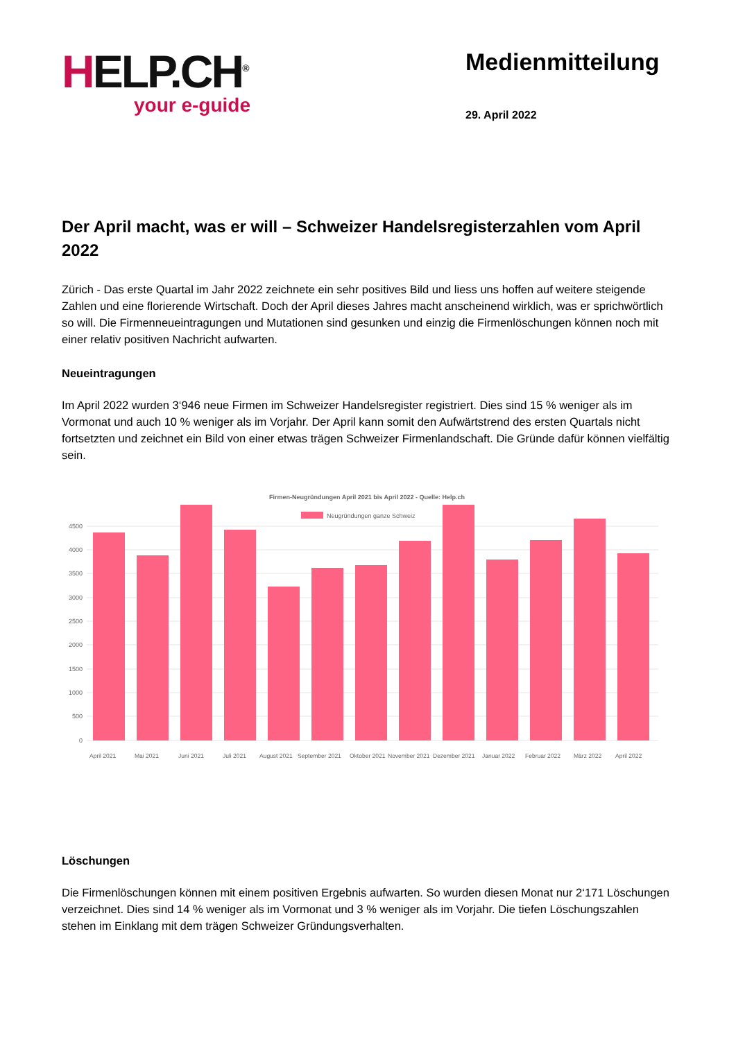HELP.CH<sup>®</sup>
your e-guide
Medienmitteilung
29. April 2022
Der April macht, was er will – Schweizer Handelsregisterzahlen vom April 2022
Zürich - Das erste Quartal im Jahr 2022 zeichnete ein sehr positives Bild und liess uns hoffen auf weitere steigende Zahlen und eine florierende Wirtschaft. Doch der April dieses Jahres macht anscheinend wirklich, was er sprichwörtlich so will. Die Firmenneueintragungen und Mutationen sind gesunken und einzig die Firmenlöschungen können noch mit einer relativ positiven Nachricht aufwarten.
Neueintragungen
Im April 2022 wurden 3‘946 neue Firmen im Schweizer Handelsregister registriert. Dies sind 15 % weniger als im Vormonat und auch 10 % weniger als im Vorjahr. Der April kann somit den Aufwärtstrend des ersten Quartals nicht fortsetzten und zeichnet ein Bild von einer etwas trägen Schweizer Firmenlandschaft. Die Gründe dafür können vielfältig sein.
Firmen-Neugründungen April 2021 bis April 2022 - Quelle: Help.ch
Neugründungen ganze Schweiz
0
500
1000
1500
2000
2500
3000
3500
4000
4500
April 2021
Mai 2021
Juni 2021
Juli 2021
August 2021
September 2021
Oktober 2021
November 2021
Dezember 2021
Januar 2022
Februar 2022
März 2022
April 2022
Löschungen
Die Firmenlöschungen können mit einem positiven Ergebnis aufwarten. So wurden diesen Monat nur 2‘171 Löschungen verzeichnet. Dies sind 14 % weniger als im Vormonat und 3 % weniger als im Vorjahr. Die tiefen Löschungszahlen stehen im Einklang mit dem trägen Schweizer Gründungsverhalten.